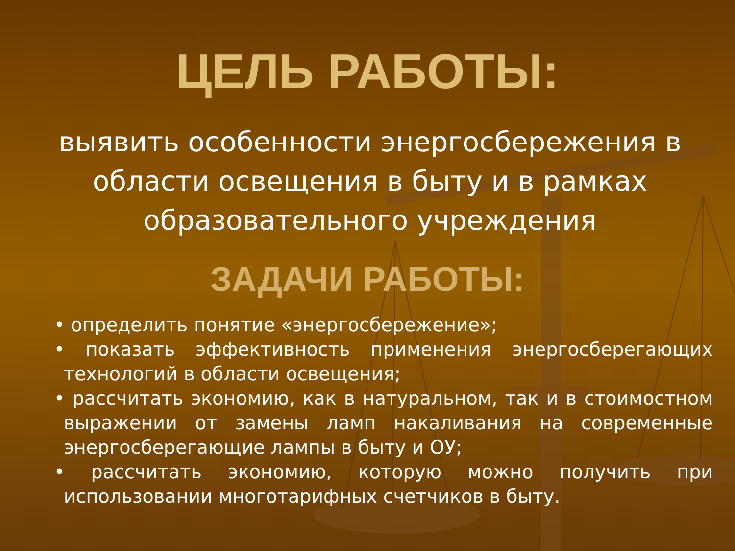ЦЕЛЬ РАБОТЫ:
выявить особенности энергосбережения в области освещения в быту и в рамках образовательного учреждения
ЗАДАЧИ РАБОТЫ:
• определить понятие «энергосбережение»;
• показать эффективность применения энергосберегающих технологий в области освещения;
• рассчитать экономию, как в натуральном, так и в стоимостном выражении от замены ламп накаливания на современные энергосберегающие лампы в быту и ОУ;
• рассчитать экономию, которую можно получить при использовании многотарифных счетчиков в быту.